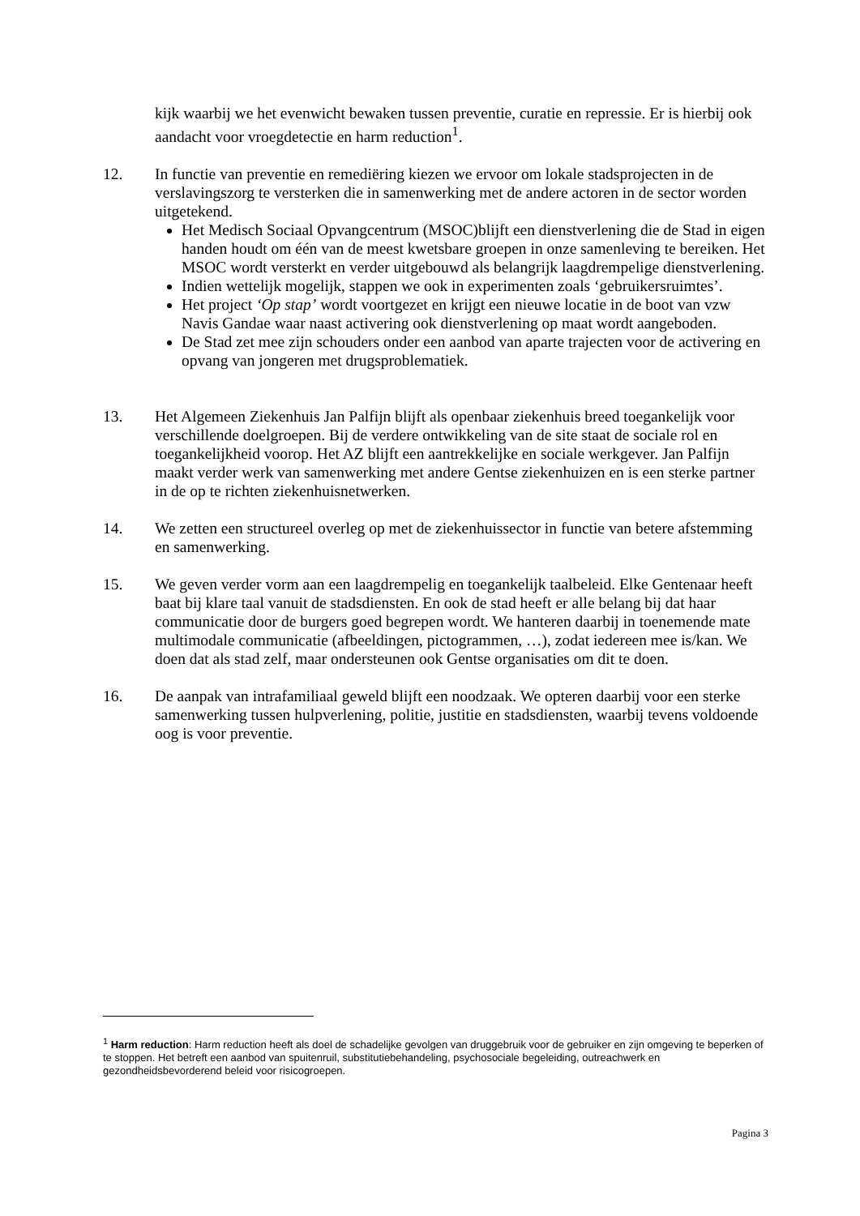kijk waarbij we het evenwicht bewaken tussen preventie, curatie en repressie. Er is hierbij ook aandacht voor vroegdetectie en harm reduction<sup>1</sup>.
12. In functie van preventie en remediëring kiezen we ervoor om lokale stadsprojecten in de verslavingszorg te versterken die in samenwerking met de andere actoren in de sector worden uitgetekend.
Het Medisch Sociaal Opvangcentrum (MSOC)blijft een dienstverlening die de Stad in eigen handen houdt om één van de meest kwetsbare groepen in onze samenleving te bereiken. Het MSOC wordt versterkt en verder uitgebouwd als belangrijk laagdrempelige dienstverlening.
Indien wettelijk mogelijk, stappen we ook in experimenten zoals ‘gebruikersruimtes’.
Het project ‘Op stap’ wordt voortgezet en krijgt een nieuwe locatie in de boot van vzw Navis Gandae waar naast activering ook dienstverlening op maat wordt aangeboden.
De Stad zet mee zijn schouders onder een aanbod van aparte trajecten voor de activering en opvang van jongeren met drugsproblematiek.
13. Het Algemeen Ziekenhuis Jan Palfijn blijft als openbaar ziekenhuis breed toegankelijk voor verschillende doelgroepen. Bij de verdere ontwikkeling van de site staat de sociale rol en toegankelijkheid voorop. Het AZ blijft een aantrekkelijke en sociale werkgever. Jan Palfijn maakt verder werk van samenwerking met andere Gentse ziekenhuizen en is een sterke partner in de op te richten ziekenhuisnetwerken.
14. We zetten een structureel overleg op met de ziekenhuissector in functie van betere afstemming en samenwerking.
15. We geven verder vorm aan een laagdrempelig en toegankelijk taalbeleid. Elke Gentenaar heeft baat bij klare taal vanuit de stadsdiensten. En ook de stad heeft er alle belang bij dat haar communicatie door de burgers goed begrepen wordt. We hanteren daarbij in toenemende mate multimodale communicatie (afbeeldingen, pictogrammen, …), zodat iedereen mee is/kan. We doen dat als stad zelf, maar ondersteunen ook Gentse organisaties om dit te doen.
16. De aanpak van intrafamiliaal geweld blijft een noodzaak. We opteren daarbij voor een sterke samenwerking tussen hulpverlening, politie, justitie en stadsdiensten, waarbij tevens voldoende oog is voor preventie.
<sup>1</sup> Harm reduction: Harm reduction heeft als doel de schadelijke gevolgen van druggebruik voor de gebruiker en zijn omgeving te beperken of te stoppen. Het betreft een aanbod van spuitenruil, substitutiebehandeling, psychosociale begeleiding, outreachwerk en gezondheidsbevorderend beleid voor risicogroepen.
Pagina 3